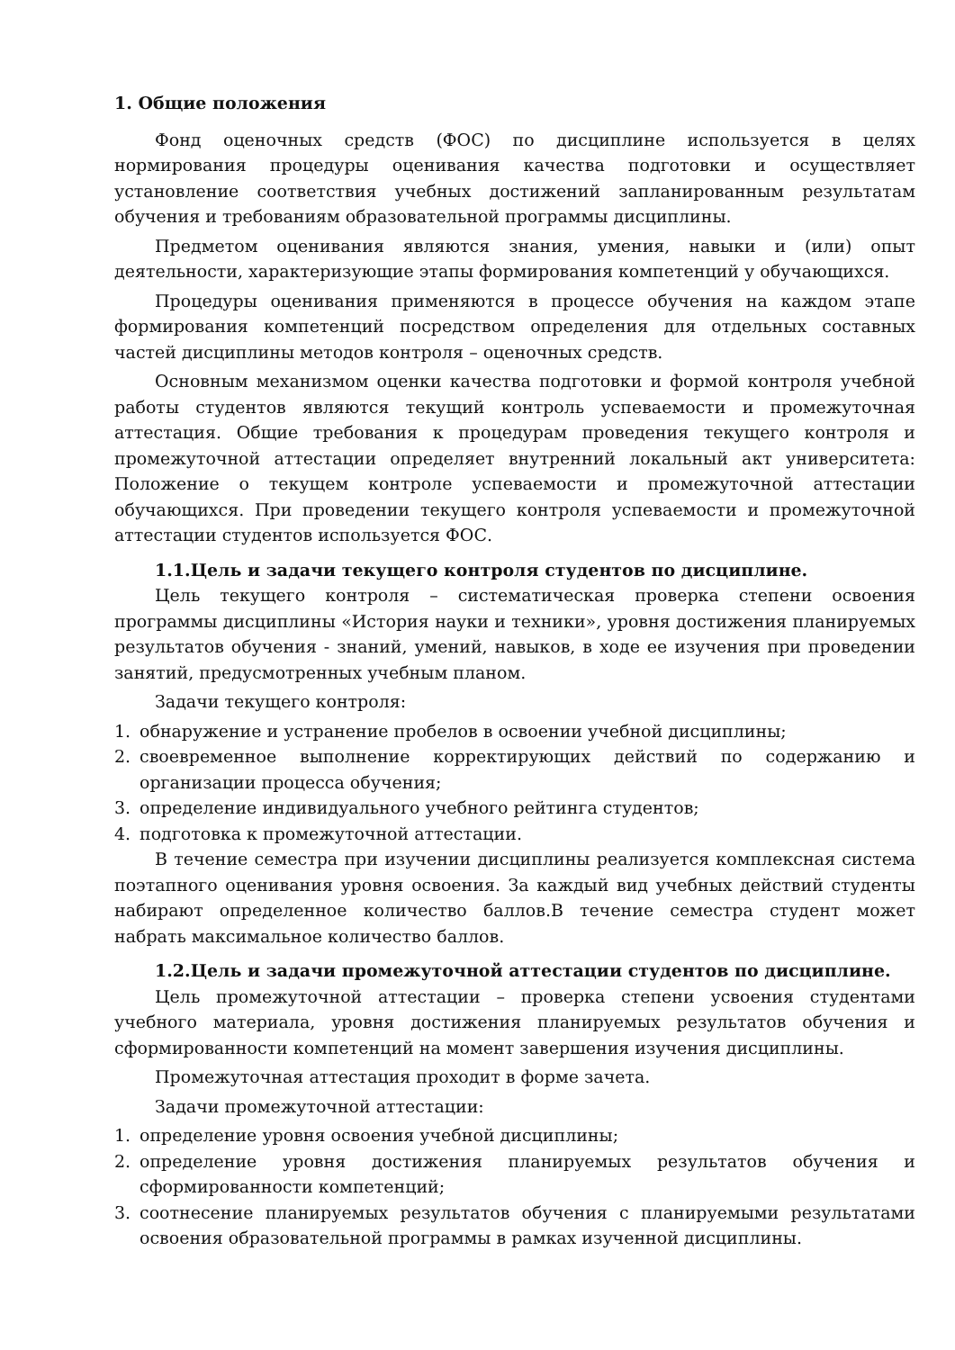1. Общие положения
Фонд оценочных средств (ФОС) по дисциплине используется в целях нормирования процедуры оценивания качества подготовки и осуществляет установление соответствия учебных достижений запланированным результатам обучения и требованиям образовательной программы дисциплины.
Предметом оценивания являются знания, умения, навыки и (или) опыт деятельности, характеризующие этапы формирования компетенций у обучающихся.
Процедуры оценивания применяются в процессе обучения на каждом этапе формирования компетенций посредством определения для отдельных составных частей дисциплины методов контроля – оценочных средств.
Основным механизмом оценки качества подготовки и формой контроля учебной работы студентов являются текущий контроль успеваемости и промежуточная аттестация. Общие требования к процедурам проведения текущего контроля и промежуточной аттестации определяет внутренний локальный акт университета: Положение о текущем контроле успеваемости и промежуточной аттестации обучающихся. При проведении текущего контроля успеваемости и промежуточной аттестации студентов используется ФОС.
1.1.Цель и задачи текущего контроля студентов по дисциплине.
Цель текущего контроля – систематическая проверка степени освоения программы дисциплины «История науки и техники», уровня достижения планируемых результатов обучения - знаний, умений, навыков, в ходе ее изучения при проведении занятий, предусмотренных учебным планом.
Задачи текущего контроля:
1. обнаружение и устранение пробелов в освоении учебной дисциплины;
2. своевременное выполнение корректирующих действий по содержанию и организации процесса обучения;
3. определение индивидуального учебного рейтинга студентов;
4. подготовка к промежуточной аттестации.
В течение семестра при изучении дисциплины реализуется комплексная система поэтапного оценивания уровня освоения. За каждый вид учебных действий студенты набирают определенное количество баллов.В течение семестра студент может набрать максимальное количество баллов.
1.2.Цель и задачи промежуточной аттестации студентов по дисциплине.
Цель промежуточной аттестации – проверка степени усвоения студентами учебного материала, уровня достижения планируемых результатов обучения и сформированности компетенций на момент завершения изучения дисциплины.
Промежуточная аттестация проходит в форме зачета.
Задачи промежуточной аттестации:
1. определение уровня освоения учебной дисциплины;
2. определение уровня достижения планируемых результатов обучения и сформированности компетенций;
3. соотнесение планируемых результатов обучения с планируемыми результатами освоения образовательной программы в рамках изученной дисциплины.